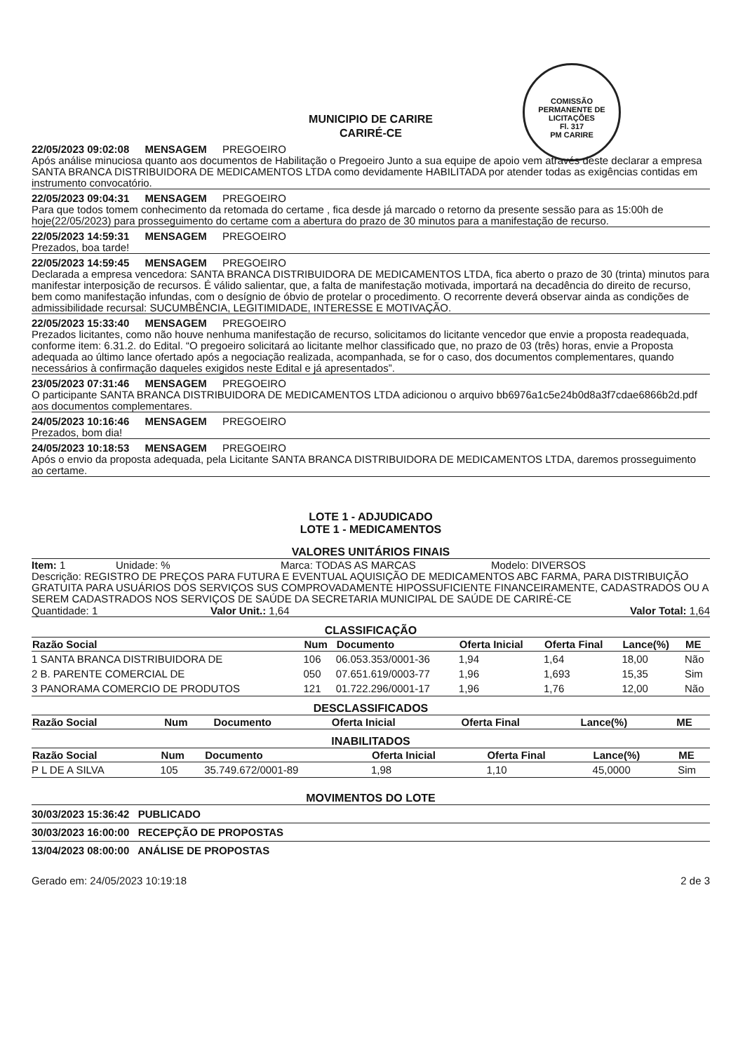COMISSÃO PERMANENTE DE LICITAÇÕES
Fl. 317
PM CARIRE
MUNICIPIO DE CARIRE
CARIRÉ-CE
22/05/2023 09:02:08 MENSAGEM PREGOEIRO
Após análise minuciosa quanto aos documentos de Habilitação o Pregoeiro Junto a sua equipe de apoio vem através deste declarar a empresa SANTA BRANCA DISTRIBUIDORA DE MEDICAMENTOS LTDA como devidamente HABILITADA por atender todas as exigências contidas em instrumento convocatório.
22/05/2023 09:04:31 MENSAGEM PREGOEIRO
Para que todos tomem conhecimento da retomada do certame , fica desde já marcado o retorno da presente sessão para as 15:00h de hoje(22/05/2023) para prosseguimento do certame com a abertura do prazo de 30 minutos para a manifestação de recurso.
22/05/2023 14:59:31 MENSAGEM PREGOEIRO
Prezados, boa tarde!
22/05/2023 14:59:45 MENSAGEM PREGOEIRO
Declarada a empresa vencedora: SANTA BRANCA DISTRIBUIDORA DE MEDICAMENTOS LTDA, fica aberto o prazo de 30 (trinta) minutos para manifestar interposição de recursos. É válido salientar, que, a falta de manifestação motivada, importará na decadência do direito de recurso, bem como manifestação infundas, com o desígnio de óbvio de protelar o procedimento. O recorrente deverá observar ainda as condições de admissibilidade recursal: SUCUMBÊNCIA, LEGITIMIDADE, INTERESSE E MOTIVAÇÃO.
22/05/2023 15:33:40 MENSAGEM PREGOEIRO
Prezados licitantes, como não houve nenhuma manifestação de recurso, solicitamos do licitante vencedor que envie a proposta readequada, conforme item: 6.31.2. do Edital. “O pregoeiro solicitará ao licitante melhor classificado que, no prazo de 03 (três) horas, envie a Proposta adequada ao último lance ofertado após a negociação realizada, acompanhada, se for o caso, dos documentos complementares, quando necessários à confirmação daqueles exigidos neste Edital e já apresentados”.
23/05/2023 07:31:46 MENSAGEM PREGOEIRO
O participante SANTA BRANCA DISTRIBUIDORA DE MEDICAMENTOS LTDA adicionou o arquivo bb6976a1c5e24b0d8a3f7cdae6866b2d.pdf aos documentos complementares.
24/05/2023 10:16:46 MENSAGEM PREGOEIRO
Prezados, bom dia!
24/05/2023 10:18:53 MENSAGEM PREGOEIRO
Após o envio da proposta adequada, pela Licitante SANTA BRANCA DISTRIBUIDORA DE MEDICAMENTOS LTDA, daremos prosseguimento ao certame.
LOTE 1 - ADJUDICADO
LOTE 1 - MEDICAMENTOS
VALORES UNITÁRIOS FINAIS
Item: 1 Unidade: % Marca: TODAS AS MARCAS Modelo: DIVERSOS
Descrição: REGISTRO DE PREÇOS PARA FUTURA E EVENTUAL AQUISIÇÃO DE MEDICAMENTOS ABC FARMA, PARA DISTRIBUIÇÃO GRATUITA PARA USUÁRIOS DOS SERVIÇOS SUS COMPROVADAMENTE HIPOSSUFICIENTE FINANCEIRAMENTE, CADASTRADOS OU A SEREM CADASTRADOS NOS SERVIÇOS DE SAÚDE DA SECRETARIA MUNICIPAL DE SAÚDE DE CARIRÉ-CE
Quantidade: 1 Valor Unit.: 1,64 Valor Total: 1,64
CLASSIFICAÇÃO
| Razão Social | Num | Documento | Oferta Inicial | Oferta Final | Lance(%) | ME |
| --- | --- | --- | --- | --- | --- | --- |
| 1 SANTA BRANCA DISTRIBUIDORA DE | 106 | 06.053.353/0001-36 | 1,94 | 1,64 | 18,00 | Não |
| 2 B. PARENTE COMERCIAL DE | 050 | 07.651.619/0003-77 | 1,96 | 1,693 | 15,35 | Sim |
| 3 PANORAMA COMERCIO DE PRODUTOS | 121 | 01.722.296/0001-17 | 1,96 | 1,76 | 12,00 | Não |
DESCLASSIFICADOS
| Razão Social | Num | Documento | Oferta Inicial | Oferta Final | Lance(%) | ME |
| --- | --- | --- | --- | --- | --- | --- |
INABILITADOS
| Razão Social | Num | Documento | Oferta Inicial | Oferta Final | Lance(%) | ME |
| --- | --- | --- | --- | --- | --- | --- |
| P L DE A SILVA | 105 | 35.749.672/0001-89 | 1,98 | 1,10 | 45,0000 | Sim |
MOVIMENTOS DO LOTE
30/03/2023 15:36:42 PUBLICADO
30/03/2023 16:00:00 RECEPÇÃO DE PROPOSTAS
13/04/2023 08:00:00 ANÁLISE DE PROPOSTAS
Gerado em: 24/05/2023 10:19:18 2 de 3